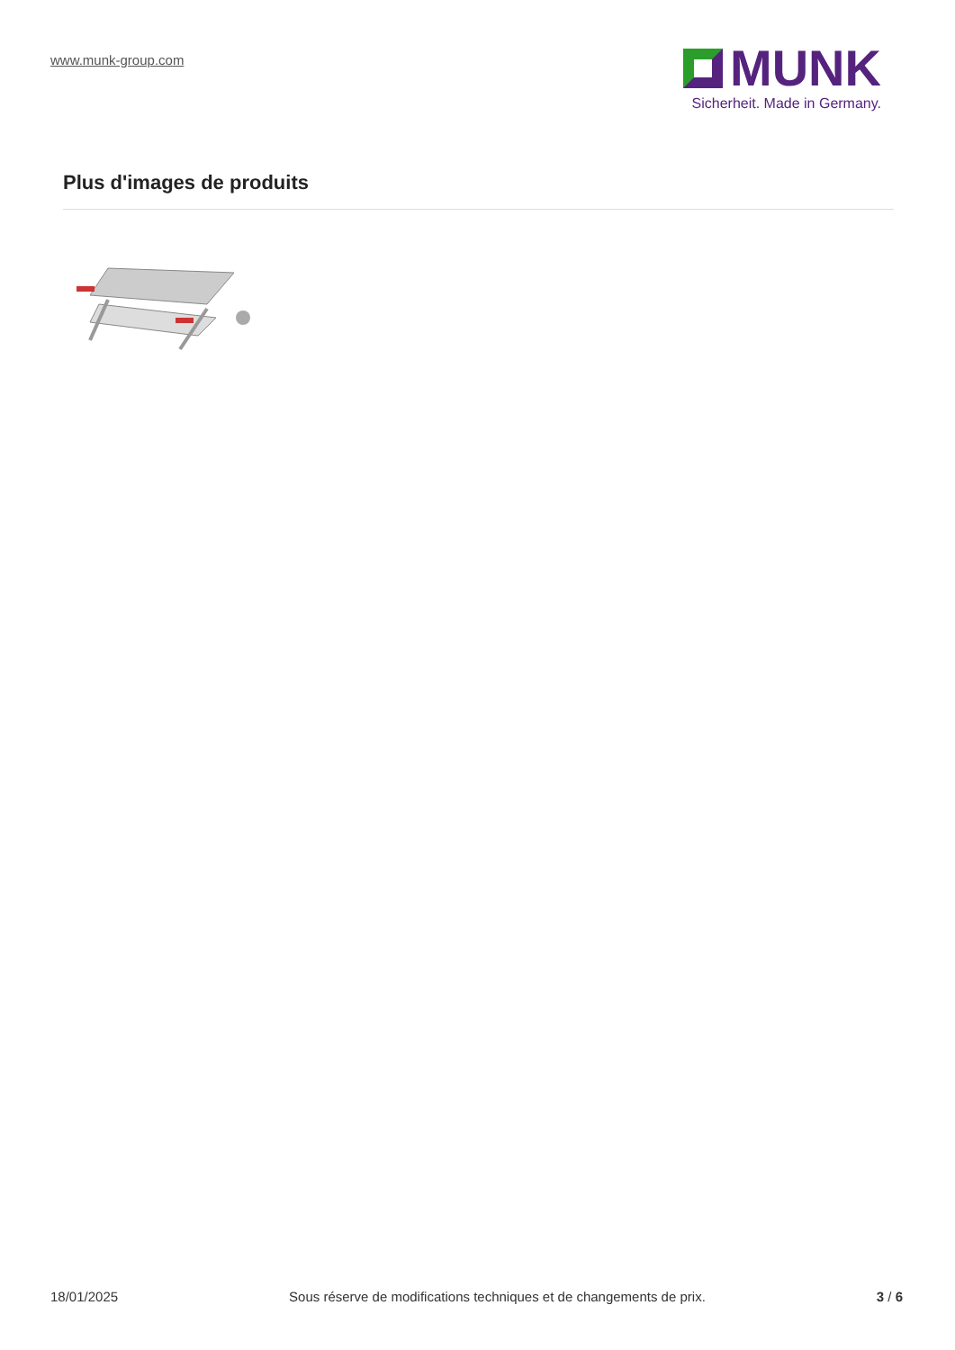www.munk-group.com
MUNK
Sicherheit. Made in Germany.
Plus d'images de produits
18/01/2025 Sous réserve de modifications techniques et de changements de prix. 3 / 6